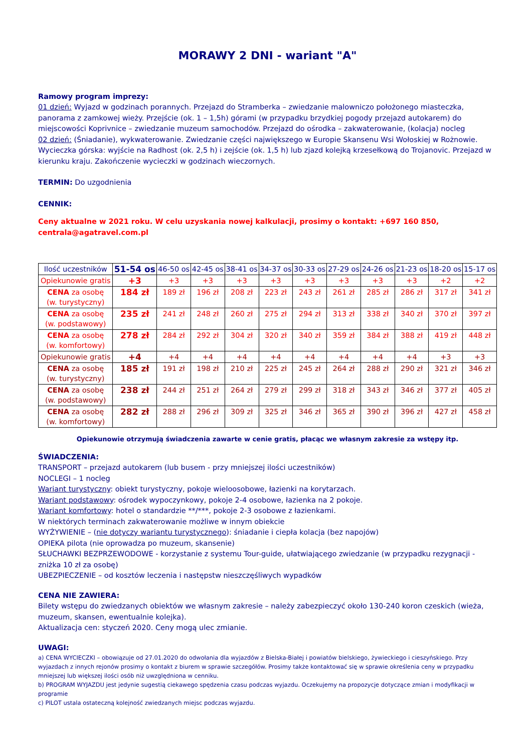MORAWY 2 DNI - wariant "A"
Ramowy program imprezy:
01 dzień: Wyjazd w godzinach porannych. Przejazd do Stramberka – zwiedzanie malowniczo położonego miasteczka, panorama z zamkowej wieży. Przejście (ok. 1 – 1,5h) górami (w przypadku brzydkiej pogody przejazd autokarem) do miejscowości Koprivnice – zwiedzanie muzeum samochodów. Przejazd do ośrodka – zakwaterowanie, (kolacja) nocleg
02 dzień: (Śniadanie), wykwaterowanie. Zwiedzanie części największego w Europie Skansenu Wsi Wołoskiej w Rożnowie. Wycieczka górska: wyjście na Radhost (ok. 2,5 h) i zejście (ok. 1,5 h) lub zjazd kolejką krzesełkową do Trojanovic. Przejazd w kierunku kraju. Zakończenie wycieczki w godzinach wieczornych.
TERMIN: Do uzgodnienia
CENNIK:
Ceny aktualne w 2021 roku. W celu uzyskania nowej kalkulacji, prosimy o kontakt: +697 160 850, centrala@agatravel.com.pl
| Ilość uczestników | 51-54 os | 46-50 os | 42-45 os | 38-41 os | 34-37 os | 30-33 os | 27-29 os | 24-26 os | 21-23 os | 18-20 os | 15-17 os |
| Opiekunowie gratis | +3 | +3 | +3 | +3 | +3 | +3 | +3 | +3 | +3 | +2 | +2 |
| CENA za osobę (w. turystyczny) | 184 zł | 189 zł | 196 zł | 208 zł | 223 zł | 243 zł | 261 zł | 285 zł | 286 zł | 317 zł | 341 zł |
| CENA za osobę (w. podstawowy) | 235 zł | 241 zł | 248 zł | 260 zł | 275 zł | 294 zł | 313 zł | 338 zł | 340 zł | 370 zł | 397 zł |
| CENA za osobę (w. komfortowy) | 278 zł | 284 zł | 292 zł | 304 zł | 320 zł | 340 zł | 359 zł | 384 zł | 388 zł | 419 zł | 448 zł |
| Opiekunowie gratis | +4 | +4 | +4 | +4 | +4 | +4 | +4 | +4 | +4 | +3 | +3 |
| CENA za osobę (w. turystyczny) | 185 zł | 191 zł | 198 zł | 210 zł | 225 zł | 245 zł | 264 zł | 288 zł | 290 zł | 321 zł | 346 zł |
| CENA za osobę (w. podstawowy) | 238 zł | 244 zł | 251 zł | 264 zł | 279 zł | 299 zł | 318 zł | 343 zł | 346 zł | 377 zł | 405 zł |
| CENA za osobę (w. komfortowy) | 282 zł | 288 zł | 296 zł | 309 zł | 325 zł | 346 zł | 365 zł | 390 zł | 396 zł | 427 zł | 458 zł |
Opiekunowie otrzymują świadczenia zawarte w cenie gratis, płacąc we własnym zakresie za wstępy itp.
ŚWIADCZENIA:
TRANSPORT – przejazd autokarem (lub busem - przy mniejszej ilości uczestników)
NOCLEGI – 1 nocleg
Wariant turystyczny: obiekt turystyczny, pokoje wieloosobowe, łazienki na korytarzach.
Wariant podstawowy: ośrodek wypoczynkowy, pokoje 2-4 osobowe, łazienka na 2 pokoje.
Wariant komfortowy: hotel o standardzie **/***, pokoje 2-3 osobowe z łazienkami.
W niektórych terminach zakwaterowanie możliwe w innym obiekcie
WYŻYWIENIE – (nie dotyczy wariantu turystycznego): śniadanie i ciepła kolacja (bez napojów)
OPIEKA pilota (nie oprowadza po muzeum, skansenie)
SŁUCHAWKI BEZPRZEWODOWE - korzystanie z systemu Tour-guide, ułatwiającego zwiedzanie (w przypadku rezygnacji - zniżka 10 zł za osobę)
UBEZPIECZENIE – od kosztów leczenia i następstw nieszczęśliwych wypadków
CENA NIE ZAWIERA:
Bilety wstępu do zwiedzanych obiektów we własnym zakresie – należy zabezpieczyć około 130-240 koron czeskich (wieża, muzeum, skansen, ewentualnie kolejka).
Aktualizacja cen: styczeń 2020. Ceny mogą ulec zmianie.
UWAGI:
a) CENA WYCIECZKI – obowiązuje od 27.01.2020 do odwołania dla wyjazdów z Bielska-Białej i powiatów bielskiego, żywieckiego i cieszyńskiego. Przy wyjazdach z innych rejonów prosimy o kontakt z biurem w sprawie szczegółów. Prosimy także kontaktować się w sprawie określenia ceny w przypadku mniejszej lub większej ilości osób niż uwzględniona w cenniku.
b) PROGRAM WYJAZDU jest jedynie sugestią ciekawego spędzenia czasu podczas wyjazdu. Oczekujemy na propozycje dotyczące zmian i modyfikacji w programie
c) PILOT ustala ostateczną kolejność zwiedzanych miejsc podczas wyjazdu.